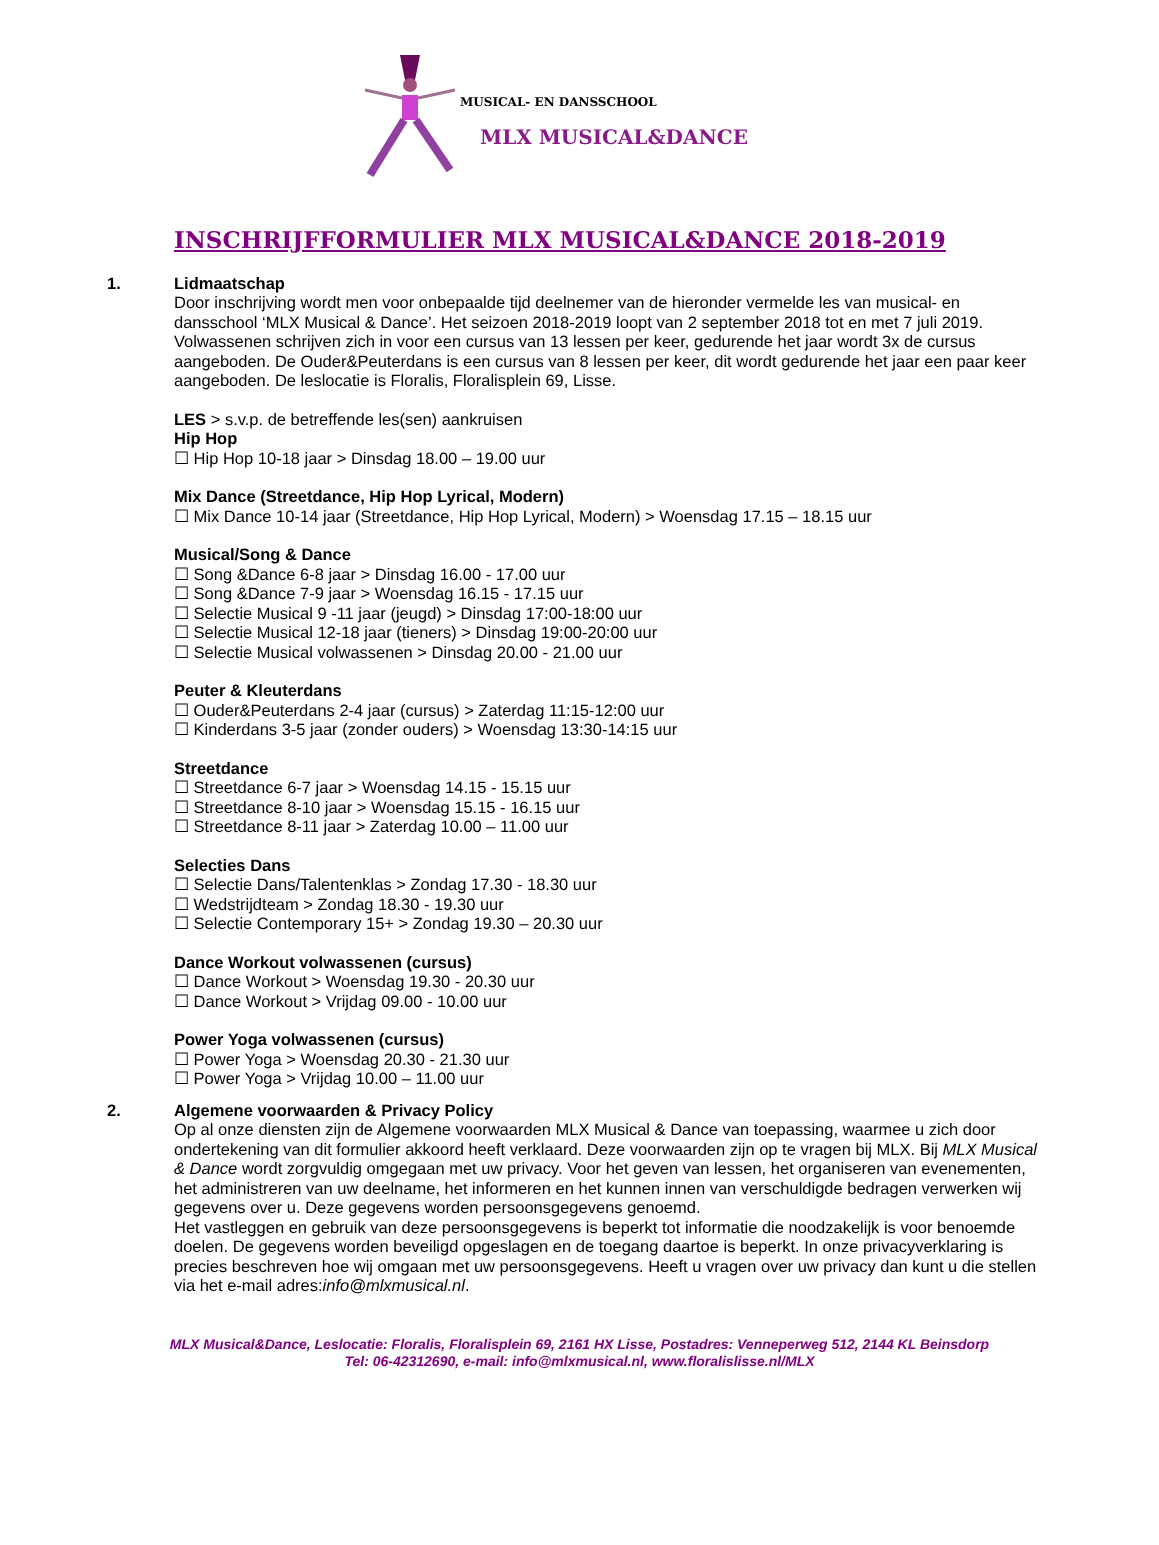MUSICAL- EN DANSSCHOOL
MLX MUSICAL&DANCE
INSCHRIJFFORMULIER MLX MUSICAL&DANCE 2018-2019
1. Lidmaatschap
Door inschrijving wordt men voor onbepaalde tijd deelnemer van de hieronder vermelde les van musical- en dansschool ‘MLX Musical & Dance’. Het seizoen 2018-2019 loopt van 2 september 2018 tot en met 7 juli 2019. Volwassenen schrijven zich in voor een cursus van 13 lessen per keer, gedurende het jaar wordt 3x de cursus aangeboden. De Ouder&Peuterdans is een cursus van 8 lessen per keer, dit wordt gedurende het jaar een paar keer aangeboden. De leslocatie is Floralis, Floralisplein 69, Lisse.
LES > s.v.p. de betreffende les(sen) aankruisen
Hip Hop
☐ Hip Hop 10-18 jaar > Dinsdag 18.00 – 19.00 uur
Mix Dance (Streetdance, Hip Hop Lyrical, Modern)
☐ Mix Dance 10-14 jaar (Streetdance, Hip Hop Lyrical, Modern) > Woensdag 17.15 – 18.15 uur
Musical/Song & Dance
☐ Song &Dance 6-8 jaar > Dinsdag 16.00 - 17.00 uur
☐ Song &Dance 7-9 jaar > Woensdag 16.15 - 17.15 uur
☐ Selectie Musical 9 -11 jaar (jeugd) > Dinsdag 17:00-18:00 uur
☐ Selectie Musical 12-18 jaar (tieners) > Dinsdag 19:00-20:00 uur
☐ Selectie Musical volwassenen > Dinsdag 20.00 - 21.00 uur
Peuter & Kleuterdans
☐ Ouder&Peuterdans 2-4 jaar (cursus) > Zaterdag 11:15-12:00 uur
☐ Kinderdans 3-5 jaar (zonder ouders) > Woensdag 13:30-14:15 uur
Streetdance
☐ Streetdance 6-7 jaar > Woensdag 14.15 - 15.15 uur
☐ Streetdance 8-10 jaar > Woensdag 15.15 - 16.15 uur
☐ Streetdance 8-11 jaar > Zaterdag 10.00 – 11.00 uur
Selecties Dans
☐ Selectie Dans/Talentenklas > Zondag 17.30 - 18.30 uur
☐ Wedstrijdteam > Zondag 18.30 - 19.30 uur
☐ Selectie Contemporary 15+ > Zondag 19.30 – 20.30 uur
Dance Workout volwassenen (cursus)
☐ Dance Workout > Woensdag 19.30 - 20.30 uur
☐ Dance Workout > Vrijdag 09.00 - 10.00 uur
Power Yoga volwassenen (cursus)
☐ Power Yoga > Woensdag 20.30 - 21.30 uur
☐ Power Yoga > Vrijdag 10.00 – 11.00 uur
2. Algemene voorwaarden & Privacy Policy
Op al onze diensten zijn de Algemene voorwaarden MLX Musical & Dance van toepassing, waarmee u zich door ondertekening van dit formulier akkoord heeft verklaard. Deze voorwaarden zijn op te vragen bij MLX. Bij MLX Musical & Dance wordt zorgvuldig omgegaan met uw privacy. Voor het geven van lessen, het organiseren van evenementen, het administreren van uw deelname, het informeren en het kunnen innen van verschuldigde bedragen verwerken wij gegevens over u. Deze gegevens worden persoonsgegevens genoemd.
Het vastleggen en gebruik van deze persoonsgegevens is beperkt tot informatie die noodzakelijk is voor benoemde doelen. De gegevens worden beveiligd opgeslagen en de toegang daartoe is beperkt. In onze privacyverklaring is precies beschreven hoe wij omgaan met uw persoonsgegevens. Heeft u vragen over uw privacy dan kunt u die stellen via het e-mail adres:info@mlxmusical.nl.
MLX Musical&Dance, Leslocatie: Floralis, Floralisplein 69, 2161 HX Lisse, Postadres: Venneperweg 512, 2144 KL Beinsdorp
Tel: 06-42312690, e-mail: info@mlxmusical.nl, www.floralislisse.nl/MLX